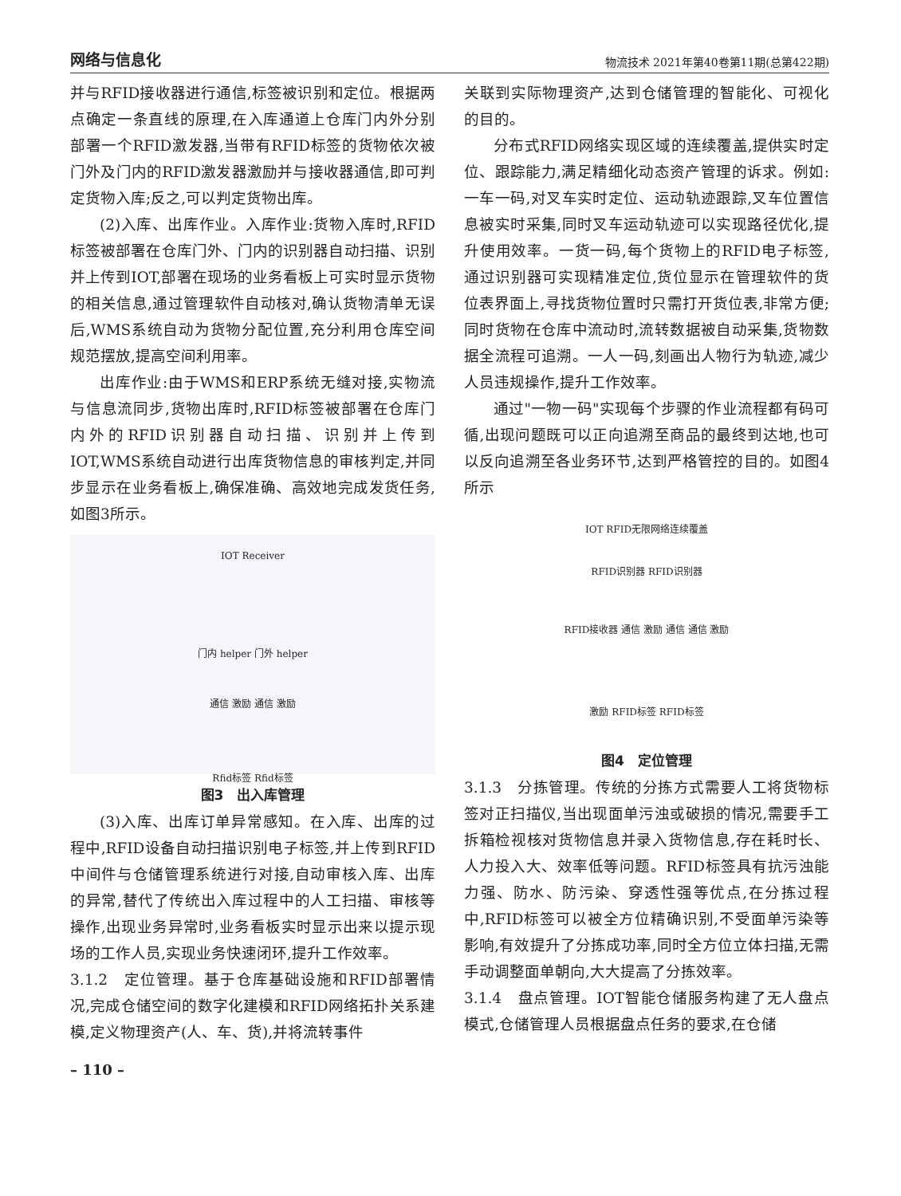网络与信息化 物流技术 2021年第40卷第11期(总第422期)
并与RFID接收器进行通信,标签被识别和定位。根据两点确定一条直线的原理,在入库通道上仓库门内外分别部署一个RFID激发器,当带有RFID标签的货物依次被门外及门内的RFID激发器激励并与接收器通信,即可判定货物入库;反之,可以判定货物出库。
(2)入库、出库作业。入库作业:货物入库时,RFID标签被部署在仓库门外、门内的识别器自动扫描、识别并上传到IOT,部署在现场的业务看板上可实时显示货物的相关信息,通过管理软件自动核对,确认货物清单无误后,WMS系统自动为货物分配位置,充分利用仓库空间规范摆放,提高空间利用率。
出库作业:由于WMS和ERP系统无缝对接,实物流与信息流同步,货物出库时,RFID标签被部署在仓库门内外的RFID识别器自动扫描、识别并上传到IOT,WMS系统自动进行出库货物信息的审核判定,并同步显示在业务看板上,确保准确、高效地完成发货任务,如图3所示。
IOT Receiver
门内 helper 门外 helper
通信 激励 通信 激励
Rfid标签 Rfid标签
图3　出入库管理
(3)入库、出库订单异常感知。在入库、出库的过程中,RFID设备自动扫描识别电子标签,并上传到RFID中间件与仓储管理系统进行对接,自动审核入库、出库的异常,替代了传统出入库过程中的人工扫描、审核等操作,出现业务异常时,业务看板实时显示出来以提示现场的工作人员,实现业务快速闭环,提升工作效率。
3.1.2　定位管理。基于仓库基础设施和RFID部署情况,完成仓储空间的数字化建模和RFID网络拓扑关系建模,定义物理资产(人、车、货),并将流转事件
关联到实际物理资产,达到仓储管理的智能化、可视化的目的。
分布式RFID网络实现区域的连续覆盖,提供实时定位、跟踪能力,满足精细化动态资产管理的诉求。例如:一车一码,对叉车实时定位、运动轨迹跟踪,叉车位置信息被实时采集,同时叉车运动轨迹可以实现路径优化,提升使用效率。一货一码,每个货物上的RFID电子标签,通过识别器可实现精准定位,货位显示在管理软件的货位表界面上,寻找货物位置时只需打开货位表,非常方便;同时货物在仓库中流动时,流转数据被自动采集,货物数据全流程可追溯。一人一码,刻画出人物行为轨迹,减少人员违规操作,提升工作效率。
通过"一物一码"实现每个步骤的作业流程都有码可循,出现问题既可以正向追溯至商品的最终到达地,也可以反向追溯至各业务环节,达到严格管控的目的。如图4所示
IOT RFID无限网络连续覆盖
RFID识别器 RFID识别器
RFID接收器 通信 激励 通信 通信 激励
激励 RFID标签 RFID标签
图4　定位管理
3.1.3　分拣管理。传统的分拣方式需要人工将货物标签对正扫描仪,当出现面单污浊或破损的情况,需要手工拆箱检视核对货物信息并录入货物信息,存在耗时长、人力投入大、效率低等问题。RFID标签具有抗污浊能力强、防水、防污染、穿透性强等优点,在分拣过程中,RFID标签可以被全方位精确识别,不受面单污染等影响,有效提升了分拣成功率,同时全方位立体扫描,无需手动调整面单朝向,大大提高了分拣效率。
3.1.4　盘点管理。IOT智能仓储服务构建了无人盘点模式,仓储管理人员根据盘点任务的要求,在仓储
– 110 –